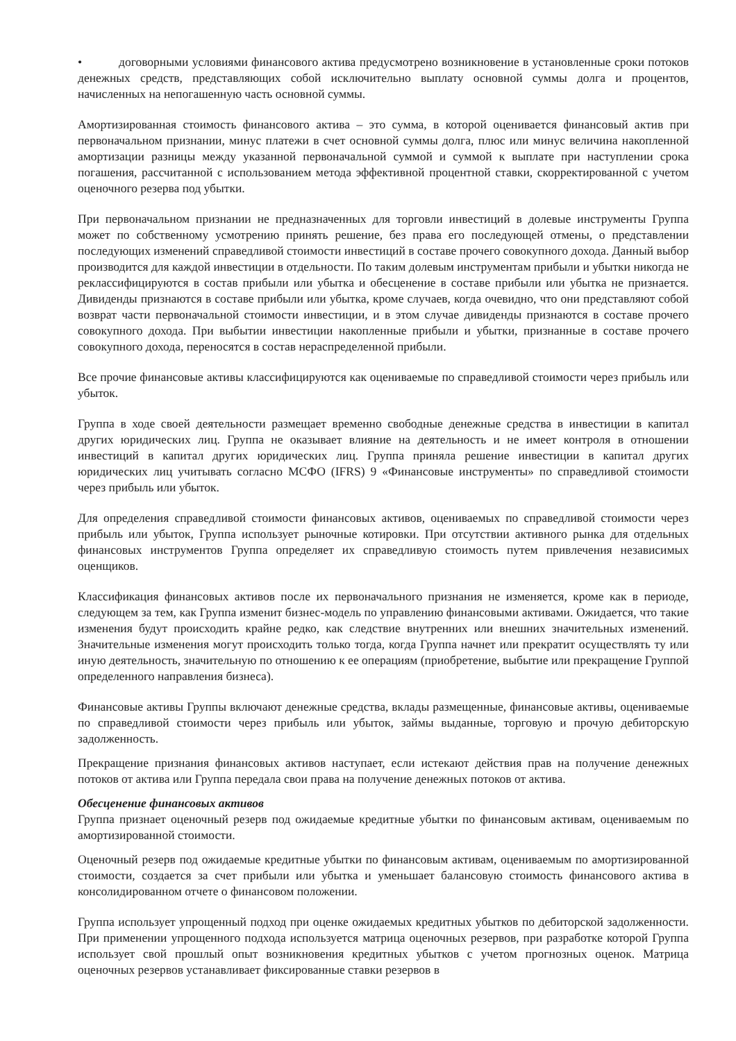• договорными условиями финансового актива предусмотрено возникновение в установленные сроки потоков денежных средств, представляющих собой исключительно выплату основной суммы долга и процентов, начисленных на непогашенную часть основной суммы.
Амортизированная стоимость финансового актива – это сумма, в которой оценивается финансовый актив при первоначальном признании, минус платежи в счет основной суммы долга, плюс или минус величина накопленной амортизации разницы между указанной первоначальной суммой и суммой к выплате при наступлении срока погашения, рассчитанной с использованием метода эффективной процентной ставки, скорректированной с учетом оценочного резерва под убытки.
При первоначальном признании не предназначенных для торговли инвестиций в долевые инструменты Группа может по собственному усмотрению принять решение, без права его последующей отмены, о представлении последующих изменений справедливой стоимости инвестиций в составе прочего совокупного дохода. Данный выбор производится для каждой инвестиции в отдельности. По таким долевым инструментам прибыли и убытки никогда не реклассифицируются в состав прибыли или убытка и обесценение в составе прибыли или убытка не признается. Дивиденды признаются в составе прибыли или убытка, кроме случаев, когда очевидно, что они представляют собой возврат части первоначальной стоимости инвестиции, и в этом случае дивиденды признаются в составе прочего совокупного дохода. При выбытии инвестиции накопленные прибыли и убытки, признанные в составе прочего совокупного дохода, переносятся в состав нераспределенной прибыли.
Все прочие финансовые активы классифицируются как оцениваемые по справедливой стоимости через прибыль или убыток.
Группа в ходе своей деятельности размещает временно свободные денежные средства в инвестиции в капитал других юридических лиц. Группа не оказывает влияние на деятельность и не имеет контроля в отношении инвестиций в капитал других юридических лиц. Группа приняла решение инвестиции в капитал других юридических лиц учитывать согласно МСФО (IFRS) 9 «Финансовые инструменты» по справедливой стоимости через прибыль или убыток.
Для определения справедливой стоимости финансовых активов, оцениваемых по справедливой стоимости через прибыль или убыток, Группа использует рыночные котировки. При отсутствии активного рынка для отдельных финансовых инструментов Группа определяет их справедливую стоимость путем привлечения независимых оценщиков.
Классификация финансовых активов после их первоначального признания не изменяется, кроме как в периоде, следующем за тем, как Группа изменит бизнес-модель по управлению финансовыми активами. Ожидается, что такие изменения будут происходить крайне редко, как следствие внутренних или внешних значительных изменений. Значительные изменения могут происходить только тогда, когда Группа начнет или прекратит осуществлять ту или иную деятельность, значительную по отношению к ее операциям (приобретение, выбытие или прекращение Группой определенного направления бизнеса).
Финансовые активы Группы включают денежные средства, вклады размещенные, финансовые активы, оцениваемые по справедливой стоимости через прибыль или убыток, займы выданные, торговую и прочую дебиторскую задолженность.
Прекращение признания финансовых активов наступает, если истекают действия прав на получение денежных потоков от актива или Группа передала свои права на получение денежных потоков от актива.
Обесценение финансовых активов
Группа признает оценочный резерв под ожидаемые кредитные убытки по финансовым активам, оцениваемым по амортизированной стоимости.
Оценочный резерв под ожидаемые кредитные убытки по финансовым активам, оцениваемым по амортизированной стоимости, создается за счет прибыли или убытка и уменьшает балансовую стоимость финансового актива в консолидированном отчете о финансовом положении.
Группа использует упрощенный подход при оценке ожидаемых кредитных убытков по дебиторской задолженности. При применении упрощенного подхода используется матрица оценочных резервов, при разработке которой Группа использует свой прошлый опыт возникновения кредитных убытков с учетом прогнозных оценок. Матрица оценочных резервов устанавливает фиксированные ставки резервов в